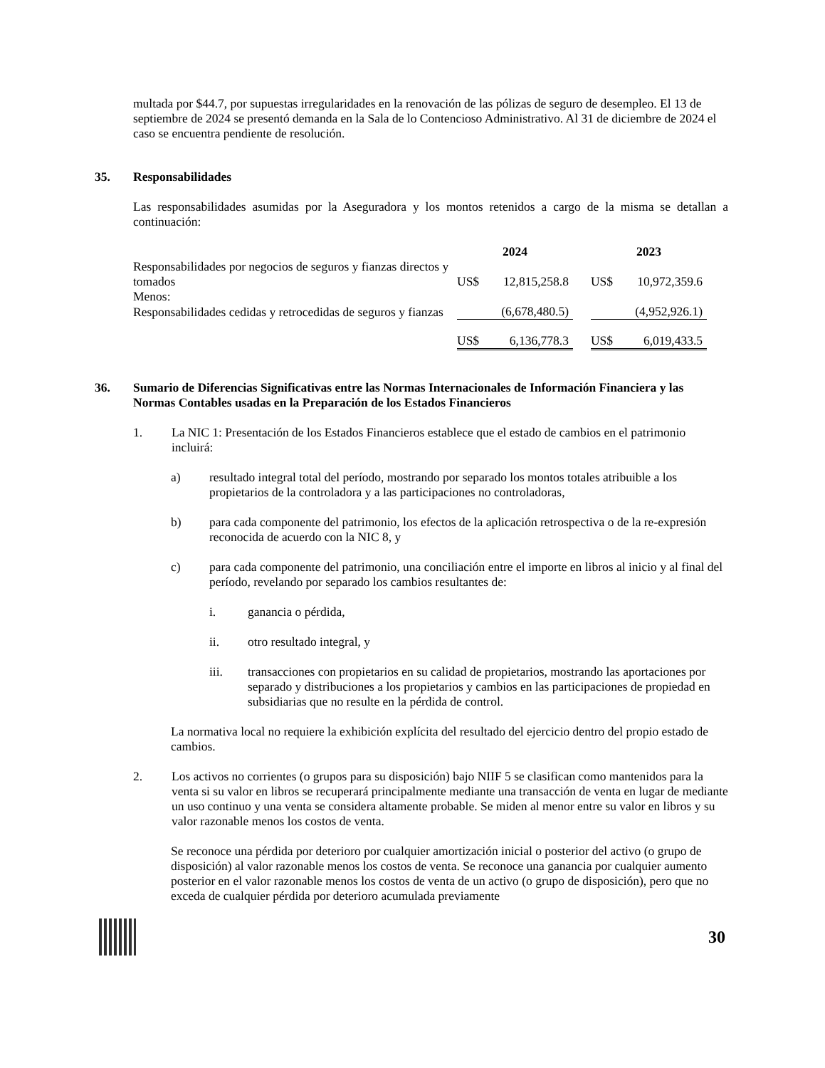multada por $44.7, por supuestas irregularidades en la renovación de las pólizas de seguro de desempleo. El 13 de septiembre de 2024 se presentó demanda en la Sala de lo Contencioso Administrativo. Al 31 de diciembre de 2024 el caso se encuentra pendiente de resolución.
35. Responsabilidades
Las responsabilidades asumidas por la Aseguradora y los montos retenidos a cargo de la misma se detallan a continuación:
| | 2024 | | | 2023 | |
| --- | --- | --- | --- | --- | --- |
| Responsabilidades por negocios de seguros y fianzas directos y tomados | US$ | 12,815,258.8 | | US$ | 10,972,359.6 |
| Menos: | | | | | |
| Responsabilidades cedidas y retrocedidas de seguros y fianzas | | (6,678,480.5) | | | (4,952,926.1) |
| | US$ | 6,136,778.3 | | US$ | 6,019,433.5 |
36. Sumario de Diferencias Significativas entre las Normas Internacionales de Información Financiera y las Normas Contables usadas en la Preparación de los Estados Financieros
1. La NIC 1: Presentación de los Estados Financieros establece que el estado de cambios en el patrimonio incluirá:
a) resultado integral total del período, mostrando por separado los montos totales atribuible a los propietarios de la controladora y a las participaciones no controladoras,
b) para cada componente del patrimonio, los efectos de la aplicación retrospectiva o de la re-expresión reconocida de acuerdo con la NIC 8, y
c) para cada componente del patrimonio, una conciliación entre el importe en libros al inicio y al final del período, revelando por separado los cambios resultantes de:
i. ganancia o pérdida,
ii. otro resultado integral, y
iii. transacciones con propietarios en su calidad de propietarios, mostrando las aportaciones por separado y distribuciones a los propietarios y cambios en las participaciones de propiedad en subsidiarias que no resulte en la pérdida de control.
La normativa local no requiere la exhibición explícita del resultado del ejercicio dentro del propio estado de cambios.
2. Los activos no corrientes (o grupos para su disposición) bajo NIIF 5 se clasifican como mantenidos para la venta si su valor en libros se recuperará principalmente mediante una transacción de venta en lugar de mediante un uso continuo y una venta se considera altamente probable. Se miden al menor entre su valor en libros y su valor razonable menos los costos de venta.
Se reconoce una pérdida por deterioro por cualquier amortización inicial o posterior del activo (o grupo de disposición) al valor razonable menos los costos de venta. Se reconoce una ganancia por cualquier aumento posterior en el valor razonable menos los costos de venta de un activo (o grupo de disposición), pero que no exceda de cualquier pérdida por deterioro acumulada previamente
30